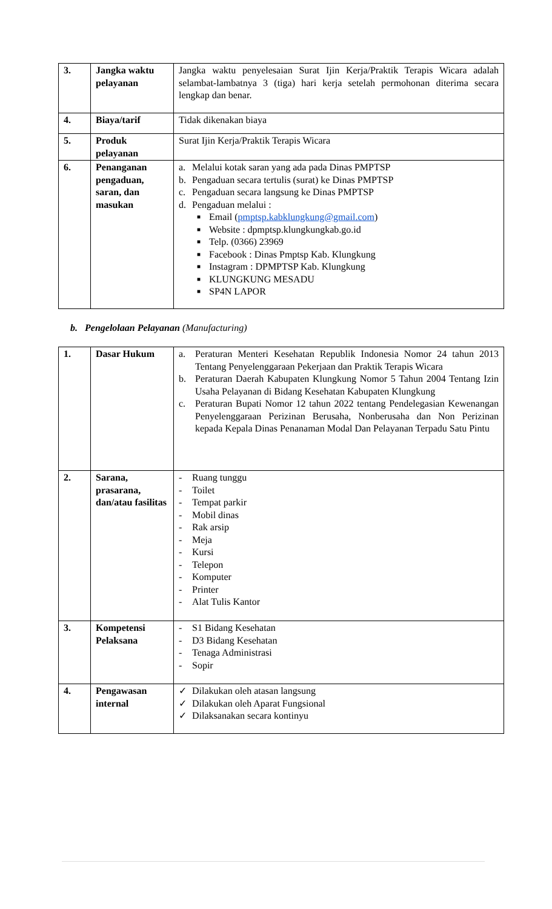| 3. | Jangka waktu pelayanan | Jangka waktu penyelesaian Surat Ijin Kerja/Praktik Terapis Wicara adalah selambat-lambatnya 3 (tiga) hari kerja setelah permohonan diterima secara lengkap dan benar. |
| 4. | Biaya/tarif | Tidak dikenakan biaya |
| 5. | Produk pelayanan | Surat Ijin Kerja/Praktik Terapis Wicara |
| 6. | Penanganan pengaduan, saran, dan masukan | a. Melalui kotak saran yang ada pada Dinas PMPTSP b. Pengaduan secara tertulis (surat) ke Dinas PMPTSP c. Pengaduan secara langsung ke Dinas PMPTSP d. Pengaduan melalui : ■ Email ( pmptsp.kabklungkung@gmail.com ) ■ Website : dpmptsp.klungkungkab.go.id ■ Telp. (0366) 23969 ■ Facebook : Dinas Pmptsp Kab. Klungkung ■ Instagram : DPMPTSP Kab. Klungkung ■ KLUNGKUNG MESADU ■ SP4N LAPOR |
b. Pengelolaan Pelayanan (Manufacturing)
| 1. | Dasar Hukum | a. Peraturan Menteri Kesehatan Republik Indonesia Nomor 24 tahun 2013 Tentang Penyelenggaraan Pekerjaan dan Praktik Terapis Wicara b. Peraturan Daerah Kabupaten Klungkung Nomor 5 Tahun 2004 Tentang Izin Usaha Pelayanan di Bidang Kesehatan Kabupaten Klungkung c. Peraturan Bupati Nomor 12 tahun 2022 tentang Pendelegasian Kewenangan Penyelenggaraan Perizinan Berusaha, Nonberusaha dan Non Perizinan kepada Kepala Dinas Penanaman Modal Dan Pelayanan Terpadu Satu Pintu |
| 2. | Sarana, prasarana, dan/atau fasilitas | - Ruang tunggu - Toilet - Tempat parkir - Mobil dinas - Rak arsip - Meja - Kursi - Telepon - Komputer - Printer - Alat Tulis Kantor |
| 3. | Kompetensi Pelaksana | - S1 Bidang Kesehatan - D3 Bidang Kesehatan - Tenaga Administrasi - Sopir |
| 4. | Pengawasan internal | ✓ Dilakukan oleh atasan langsung ✓ Dilakukan oleh Aparat Fungsional ✓ Dilaksanakan secara kontinyu |